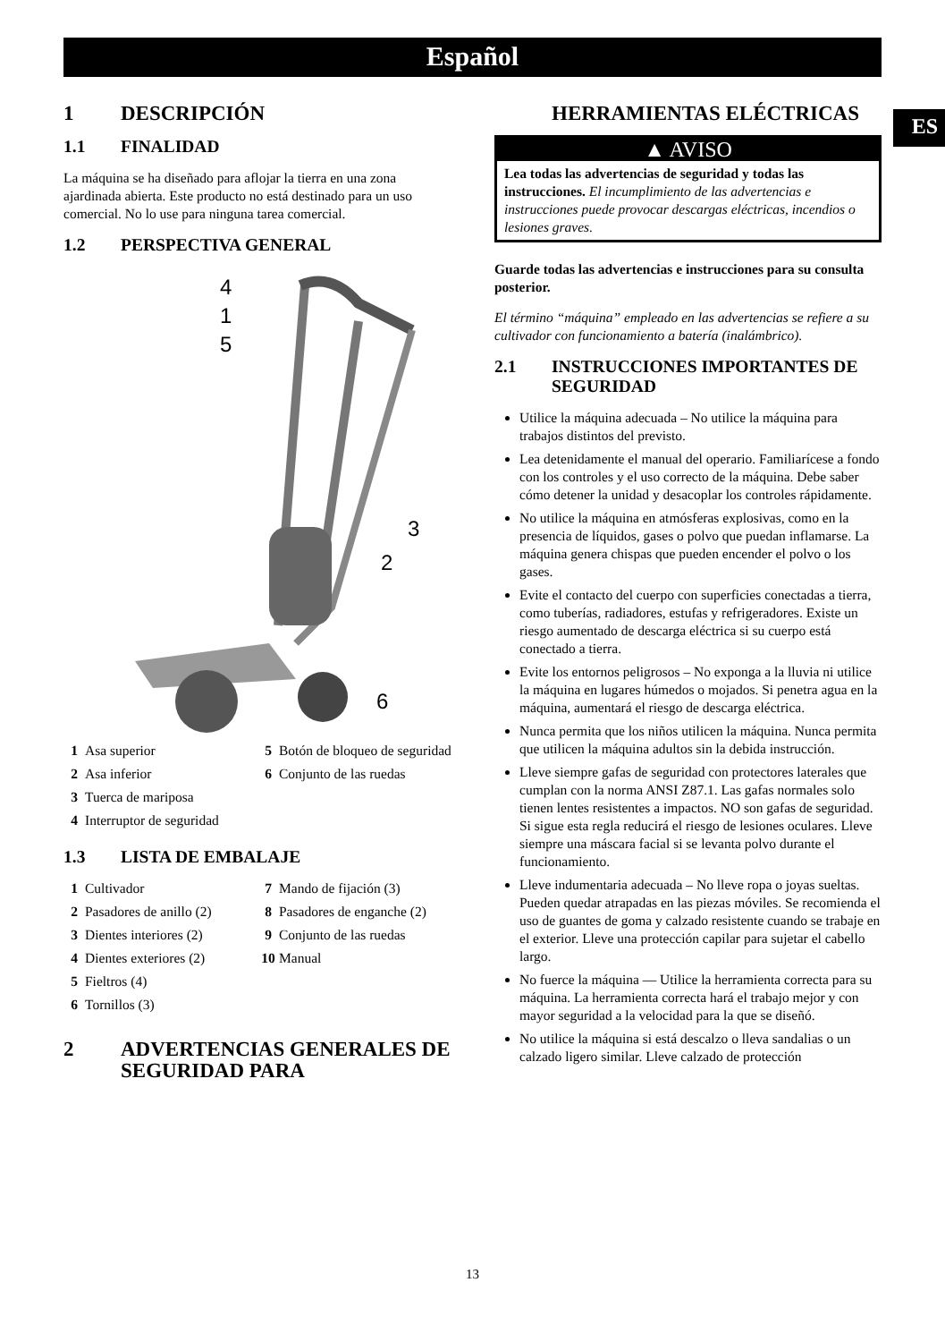Español
ES
1 DESCRIPCIÓN
1.1 FINALIDAD
La máquina se ha diseñado para aflojar la tierra en una zona ajardinada abierta. Este producto no está destinado para un uso comercial. No lo use para ninguna tarea comercial.
1.2 PERSPECTIVA GENERAL
4
1
5
3
2
6
1 Asa superior
2 Asa inferior
3 Tuerca de mariposa
4 Interruptor de seguridad
5 Botón de bloqueo de seguridad
6 Conjunto de las ruedas
1.3 LISTA DE EMBALAJE
1 Cultivador
2 Pasadores de anillo (2)
3 Dientes interiores (2)
4 Dientes exteriores (2)
5 Fieltros (4)
6 Tornillos (3)
7 Mando de fijación (3)
8 Pasadores de enganche (2)
9 Conjunto de las ruedas
10 Manual
2 ADVERTENCIAS GENERALES DE SEGURIDAD PARA
HERRAMIENTAS ELÉCTRICAS
▲ AVISO
Lea todas las advertencias de seguridad y todas las instrucciones. El incumplimiento de las advertencias e instrucciones puede provocar descargas eléctricas, incendios o lesiones graves.
Guarde todas las advertencias e instrucciones para su consulta posterior.
El término “máquina” empleado en las advertencias se refiere a su cultivador con funcionamiento a batería (inalámbrico).
2.1 INSTRUCCIONES IMPORTANTES DE SEGURIDAD
Utilice la máquina adecuada – No utilice la máquina para trabajos distintos del previsto.
Lea detenidamente el manual del operario. Familiarícese a fondo con los controles y el uso correcto de la máquina. Debe saber cómo detener la unidad y desacoplar los controles rápidamente.
No utilice la máquina en atmósferas explosivas, como en la presencia de líquidos, gases o polvo que puedan inflamarse. La máquina genera chispas que pueden encender el polvo o los gases.
Evite el contacto del cuerpo con superficies conectadas a tierra, como tuberías, radiadores, estufas y refrigeradores. Existe un riesgo aumentado de descarga eléctrica si su cuerpo está conectado a tierra.
Evite los entornos peligrosos – No exponga a la lluvia ni utilice la máquina en lugares húmedos o mojados. Si penetra agua en la máquina, aumentará el riesgo de descarga eléctrica.
Nunca permita que los niños utilicen la máquina. Nunca permita que utilicen la máquina adultos sin la debida instrucción.
Lleve siempre gafas de seguridad con protectores laterales que cumplan con la norma ANSI Z87.1. Las gafas normales solo tienen lentes resistentes a impactos. NO son gafas de seguridad. Si sigue esta regla reducirá el riesgo de lesiones oculares. Lleve siempre una máscara facial si se levanta polvo durante el funcionamiento.
Lleve indumentaria adecuada – No lleve ropa o joyas sueltas. Pueden quedar atrapadas en las piezas móviles. Se recomienda el uso de guantes de goma y calzado resistente cuando se trabaje en el exterior. Lleve una protección capilar para sujetar el cabello largo.
No fuerce la máquina — Utilice la herramienta correcta para su máquina. La herramienta correcta hará el trabajo mejor y con mayor seguridad a la velocidad para la que se diseñó.
No utilice la máquina si está descalzo o lleva sandalias o un calzado ligero similar. Lleve calzado de protección
13